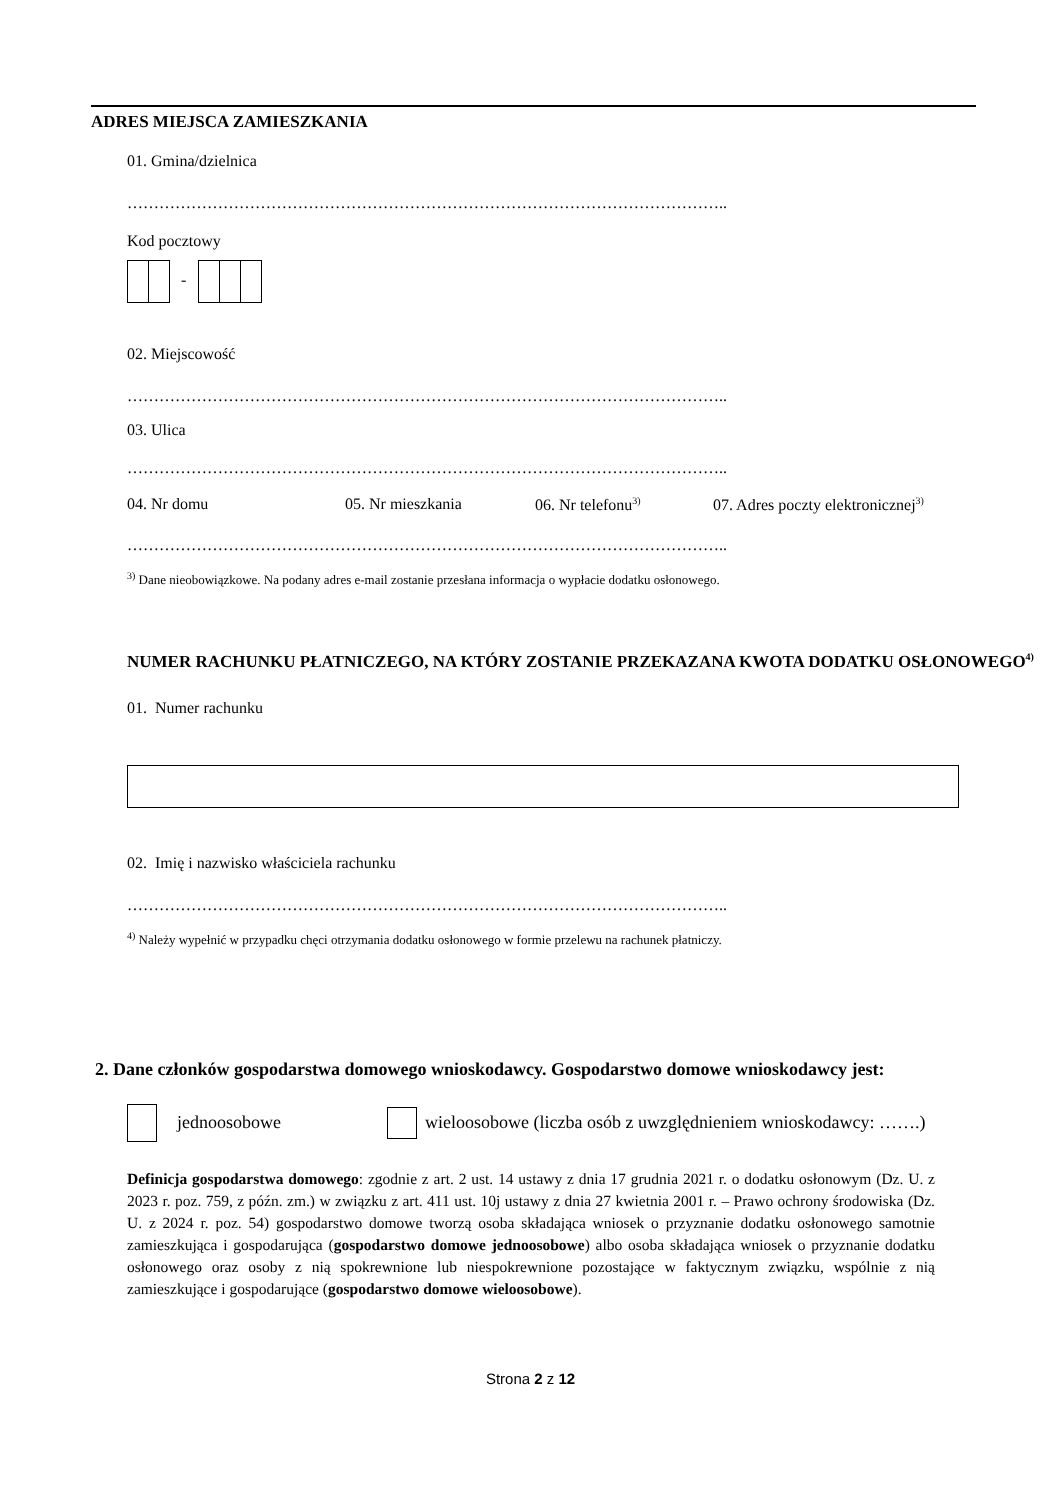ADRES MIEJSCA ZAMIESZKANIA
01. Gmina/dzielnica
…………………………………………………………………………………………………..
Kod pocztowy
-
02. Miejscowość
…………………………………………………………………………………………………..
03. Ulica
…………………………………………………………………………………………………..
04. Nr domu 05. Nr mieszkania 06. Nr telefonu<sup>3)</sup> 07. Adres poczty elektronicznej<sup>3)</sup>
…………………………………………………………………………………………………..
<sup>3)</sup> Dane nieobowiązkowe. Na podany adres e-mail zostanie przesłana informacja o wypłacie dodatku osłonowego.
NUMER RACHUNKU PŁATNICZEGO, NA KTÓRY ZOSTANIE PRZEKAZANA KWOTA DODATKU OSŁONOWEGO<sup>4)</sup>
01. Numer rachunku
02. Imię i nazwisko właściciela rachunku
…………………………………………………………………………………………………..
<sup>4)</sup> Należy wypełnić w przypadku chęci otrzymania dodatku osłonowego w formie przelewu na rachunek płatniczy.
2. Dane członków gospodarstwa domowego wnioskodawcy. Gospodarstwo domowe wnioskodawcy jest:
jednoosobowe wieloosobowe (liczba osób z uwzględnieniem wnioskodawcy: …….)
Definicja gospodarstwa domowego: zgodnie z art. 2 ust. 14 ustawy z dnia 17 grudnia 2021 r. o dodatku osłonowym (Dz. U. z 2023 r. poz. 759, z późn. zm.) w związku z art. 411 ust. 10j ustawy z dnia 27 kwietnia 2001 r. – Prawo ochrony środowiska (Dz. U. z 2024 r. poz. 54) gospodarstwo domowe tworzą osoba składająca wniosek o przyznanie dodatku osłonowego samotnie zamieszkująca i gospodarująca (gospodarstwo domowe jednoosobowe) albo osoba składająca wniosek o przyznanie dodatku osłonowego oraz osoby z nią spokrewnione lub niespokrewnione pozostające w faktycznym związku, wspólnie z nią zamieszkujące i gospodarujące (gospodarstwo domowe wieloosobowe).
Strona 2 z 12